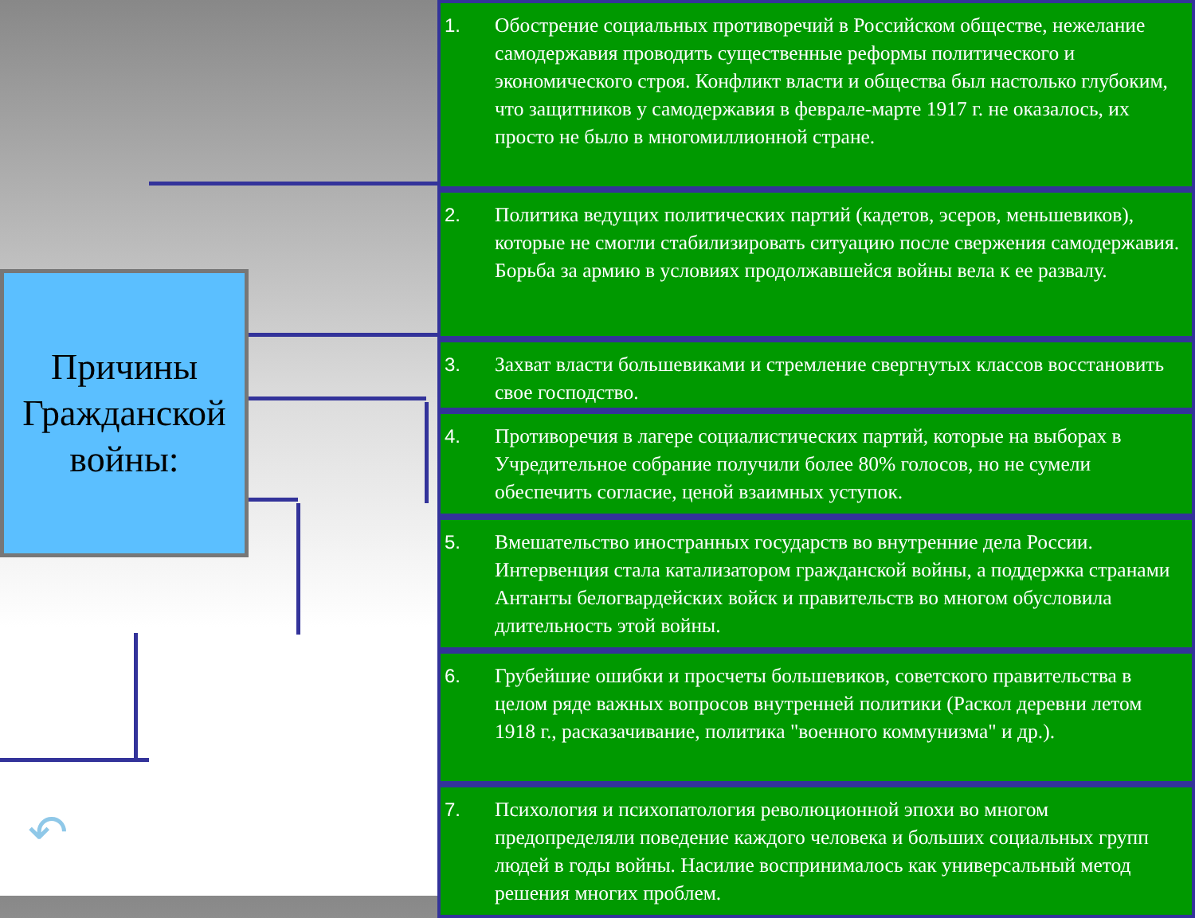Причины Гражданской войны:
↶
1. Обострение социальных противоречий в Российском обществе, нежелание самодержавия проводить существенные реформы политического и экономического строя. Конфликт власти и общества был настолько глубоким, что защитников у самодержавия в феврале-марте 1917 г. не оказалось, их просто не было в многомиллионной стране.
2. Политика ведущих политических партий (кадетов, эсеров, меньшевиков), которые не смогли стабилизировать ситуацию после свержения самодержавия. Борьба за армию в условиях продолжавшейся войны вела к ее развалу.
3. Захват власти большевиками и стремление свергнутых классов восстановить свое господство.
4. Противоречия в лагере социалистических партий, которые на выборах в Учредительное собрание получили более 80% голосов, но не сумели обеспечить согласие, ценой взаимных уступок.
5. Вмешательство иностранных государств во внутренние дела России. Интервенция стала катализатором гражданской войны, а поддержка странами Антанты белогвардейских войск и правительств во многом обусловила длительность этой войны.
6. Грубейшие ошибки и просчеты большевиков, советского правительства в целом ряде важных вопросов внутренней политики (Раскол деревни летом 1918 г., расказачивание, политика "военного коммунизма" и др.).
7. Психология и психопатология революционной эпохи во многом предопределяли поведение каждого человека и больших социальных групп людей в годы войны. Насилие воспринималось как универсальный метод решения многих проблем.